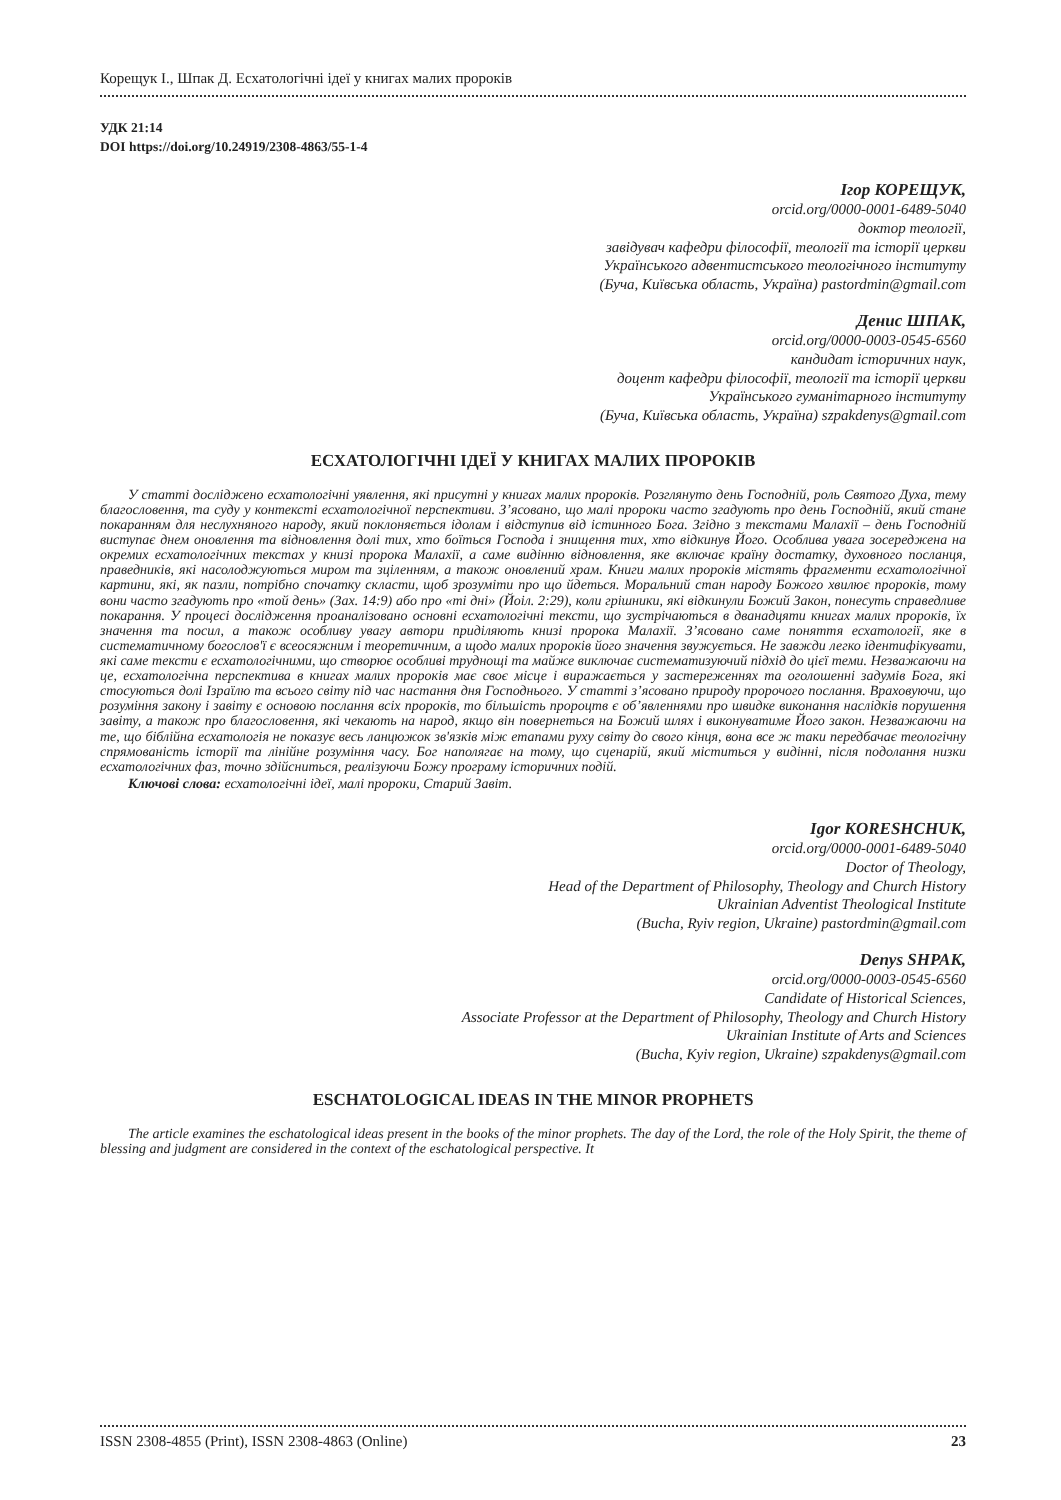Корещук І., Шпак Д. Есхатологічні ідеї у книгах малих пророків
УДК 21:14
DOI https://doi.org/10.24919/2308-4863/55-1-4
Ігор КОРЕЩУК,
orcid.org/0000-0001-6489-5040
доктор теології,
завідувач кафедри філософії, теології та історії церкви
Українського адвентистського теологічного інституту
(Буча, Київська область, Україна) pastordmin@gmail.com
Денис ШПАК,
orcid.org/0000-0003-0545-6560
кандидат історичних наук,
доцент кафедри філософії, теології та історії церкви
Українського гуманітарного інституту
(Буча, Київська область, Україна) szpakdenys@gmail.com
ЕСХАТОЛОГІЧНІ ІДЕЇ У КНИГАХ МАЛИХ ПРОРОКІВ
У статті досліджено есхатологічні уявлення, які присутні у книгах малих пророків. Розглянуто день Господній, роль Святого Духа, тему благословення, та суду у контексті есхатологічної перспективи. З’ясовано, що малі пророки часто згадують про день Господній, який стане покаранням для неслухняного народу, який поклоняється ідолам і відступив від істинного Бога. Згідно з текстами Малахії – день Господній виступає днем оновлення та відновлення долі тих, хто боїться Господа і знищення тих, хто відкинув Його. Особлива увага зосереджена на окремих есхатологічних текстах у книзі пророка Малахії, а саме видінню відновлення, яке включає країну достатку, духовного посланця, праведників, які насолоджуються миром та зціленням, а також оновлений храм. Книги малих пророків містять фрагменти есхатологічної картини, які, як пазли, потрібно спочатку скласти, щоб зрозуміти про що йдеться. Моральний стан народу Божого хвилює пророків, тому вони часто згадують про «той день» (Зах. 14:9) або про «ті дні» (Йоіл. 2:29), коли грішники, які відкинули Божий Закон, понесуть справедливе покарання. У процесі дослідження проаналізовано основні есхатологічні тексти, що зустрічаються в дванадцяти книгах малих пророків, їх значення та посил, а також особливу увагу автори приділяють книзі пророка Малахії. З’ясовано саме поняття есхатології, яке в систематичному богослов'ї є всеосяжним і теоретичним, а щодо малих пророків його значення звужується. Не завжди легко ідентифікувати, які саме тексти є есхатологічними, що створює особливі труднощі та майже виключає систематизуючий підхід до цієї теми. Незважаючи на це, есхатологічна перспектива в книгах малих пророків має своє місце і виражається у застереженнях та оголошенні задумів Бога, які стосуються долі Ізраїлю та всього світу під час настання дня Господнього. У статті з’ясовано природу пророчого послання. Враховуючи, що розуміння закону і завіту є основою послання всіх пророків, то більшість пророцтв є об’явленнями про швидке виконання наслідків порушення завіту, а також про благословення, які чекають на народ, якщо він повернеться на Божий шлях і виконуватиме Його закон. Незважаючи на те, що біблійна есхатологія не показує весь ланцюжок зв'язків між етапами руху світу до свого кінця, вона все ж таки передбачає теологічну спрямованість історії та лінійне розуміння часу. Бог наполягає на тому, що сценарій, який міститься у видінні, після подолання низки есхатологічних фаз, точно здійсниться, реалізуючи Божу програму історичних подій.
Ключові слова: есхатологічні ідеї, малі пророки, Старий Завіт.
Igor KORESHCHUK,
orcid.org/0000-0001-6489-5040
Doctor of Theology,
Head of the Department of Philosophy, Theology and Church History
Ukrainian Adventist Theological Institute
(Bucha, Ryiv region, Ukraine) pastordmin@gmail.com
Denys SHPAK,
orcid.org/0000-0003-0545-6560
Candidate of Historical Sciences,
Associate Professor at the Department of Philosophy, Theology and Church History
Ukrainian Institute of Arts and Sciences
(Bucha, Kyiv region, Ukraine) szpakdenys@gmail.com
ESCHATOLOGICAL IDEAS IN THE MINOR PROPHETS
The article examines the eschatological ideas present in the books of the minor prophets. The day of the Lord, the role of the Holy Spirit, the theme of blessing and judgment are considered in the context of the eschatological perspective. It
ISSN 2308-4855 (Print), ISSN 2308-4863 (Online) 23